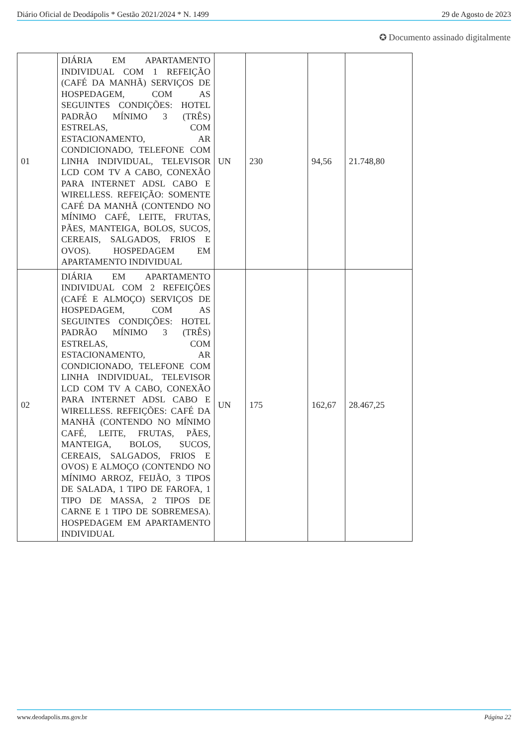Diário Oficial de Deodápolis * Gestão 2021/2024 * N. 1499 29 de Agosto de 2023
✪ Documento assinado digitalmente
| 01 | DIÁRIA EM APARTAMENTO INDIVIDUAL COM 1 REFEIÇÃO (CAFÉ DA MANHÃ) SERVIÇOS DE HOSPEDAGEM, COM AS SEGUINTES CONDIÇÕES: HOTEL PADRÃO MÍNIMO 3 (TRÊS) ESTRELAS, COM ESTACIONAMENTO, AR CONDICIONADO, TELEFONE COM LINHA INDIVIDUAL, TELEVISOR LCD COM TV A CABO, CONEXÃO PARA INTERNET ADSL CABO E WIRELLESS. REFEIÇÃO: SOMENTE CAFÉ DA MANHÃ (CONTENDO NO MÍNIMO CAFÉ, LEITE, FRUTAS, PÃES, MANTEIGA, BOLOS, SUCOS, CEREAIS, SALGADOS, FRIOS E OVOS). HOSPEDAGEM EM APARTAMENTO INDIVIDUAL | UN | 230 | 94,56 | 21.748,80 |
| 02 | DIÁRIA EM APARTAMENTO INDIVIDUAL COM 2 REFEIÇÕES (CAFÉ E ALMOÇO) SERVIÇOS DE HOSPEDAGEM, COM AS SEGUINTES CONDIÇÕES: HOTEL PADRÃO MÍNIMO 3 (TRÊS) ESTRELAS, COM ESTACIONAMENTO, AR CONDICIONADO, TELEFONE COM LINHA INDIVIDUAL, TELEVISOR LCD COM TV A CABO, CONEXÃO PARA INTERNET ADSL CABO E WIRELLESS. REFEIÇÕES: CAFÉ DA MANHÃ (CONTENDO NO MÍNIMO CAFÉ, LEITE, FRUTAS, PÃES, MANTEIGA, BOLOS, SUCOS, CEREAIS, SALGADOS, FRIOS E OVOS) E ALMOÇO (CONTENDO NO MÍNIMO ARROZ, FEIJÃO, 3 TIPOS DE SALADA, 1 TIPO DE FAROFA, 1 TIPO DE MASSA, 2 TIPOS DE CARNE E 1 TIPO DE SOBREMESA). HOSPEDAGEM EM APARTAMENTO INDIVIDUAL | UN | 175 | 162,67 | 28.467,25 |
www.deodapolis.ms.gov.br Página 22